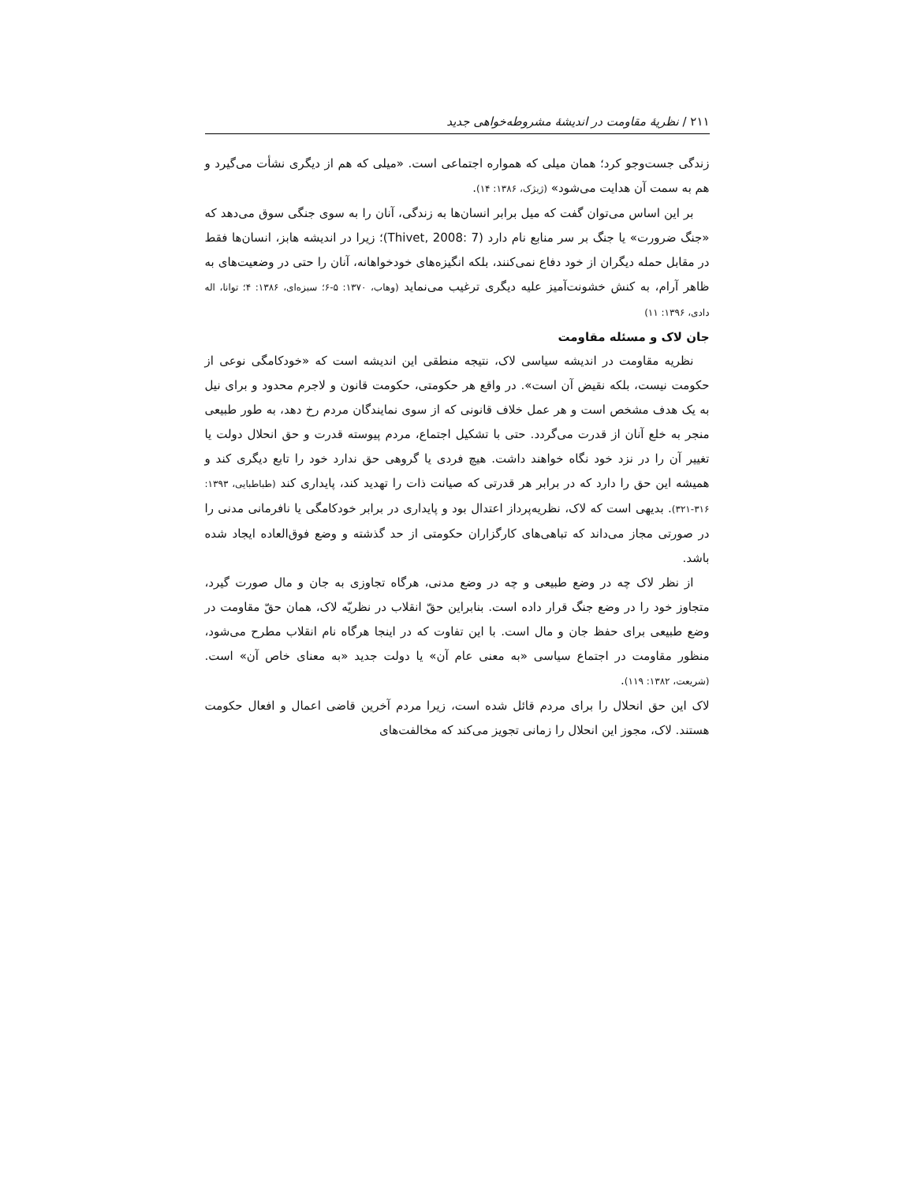٢١١ / نظریهٔ مقاومت در اندیشهٔ مشروطه‌خواهی جدید
زندگی جست‌وجو کرد؛ همان میلی که همواره اجتماعی است. «میلی که هم از دیگری نشأت می‌گیرد و هم به سمت آن هدایت می‌شود» (ژیژک، ۱۳۸۶: ۱۴).
بر این اساس می‌توان گفت که میل برابر انسان‌ها به زندگی، آنان را به سوی جنگی سوق می‌دهد که «جنگ ضرورت» یا جنگ بر سر منابع نام دارد (Thivet, 2008: 7)؛ زیرا در اندیشه هابز، انسان‌ها فقط در مقابل حمله دیگران از خود دفاع نمی‌کنند، بلکه انگیزه‌های خودخواهانه، آنان را حتی در وضعیت‌های به ظاهر آرام، به کنش خشونت‌آمیز علیه دیگری ترغیب می‌نماید (وهاب، ۱۳۷۰: ۵-۶؛ سبزه‌ای، ۱۳۸۶: ۴؛ توانا، اله دادی، ۱۳۹۶: ۱۱)
جان لاک و مسئله مقاومت
نظریه مقاومت در اندیشه سیاسی لاک، نتیجه منطقی این اندیشه است که «خودکامگی نوعی از حکومت نیست، بلکه نقیض آن است». در واقع هر حکومتی، حکومت قانون و لاجرم محدود و برای نیل به یک هدف مشخص است و هر عمل خلاف قانونی که از سوی نمایندگان مردم رخ دهد، به طور طبیعی منجر به خلع آنان از قدرت می‌گردد. حتی با تشکیل اجتماع، مردم پیوسته قدرت و حق انحلال دولت یا تغییر آن را در نزد خود نگاه خواهند داشت. هیچ فردی یا گروهی حق ندارد خود را تابع دیگری کند و همیشه این حق را دارد که در برابر هر قدرتی که صیانت ذات را تهدید کند، پایداری کند (طباطبایی، ۱۳۹۳: ۳۱۶-۳۲۱). بدیهی است که لاک، نظریه‌پرداز اعتدال بود و پایداری در برابر خودکامگی یا نافرمانی مدنی را در صورتی مجاز می‌داند که تباهی‌های کارگزاران حکومتی از حد گذشته و وضع فوق‌العاده ایجاد شده باشد.
از نظر لاک چه در وضع طبیعی و چه در وضع مدنی، هرگاه تجاوزی به جان و مال صورت گیرد، متجاوز خود را در وضع جنگ قرار داده است. بنابراین حقّ انقلاب در نظریّه لاک، همان حقّ مقاومت در وضع طبیعی برای حفظ جان و مال است. با این تفاوت که در اینجا هرگاه نام انقلاب مطرح می‌شود، منظور مقاومت در اجتماع سیاسی «به معنی عام آن» یا دولت جدید «به معنای خاص آن» است. (شریعت، ۱۳۸۲: ۱۱۹).
لاک این حق انحلال را برای مردم قائل شده است، زیرا مردم آخرین قاضی اعمال و افعال حکومت هستند. لاک، مجوز این انحلال را زمانی تجویز می‌کند که مخالفت‌های